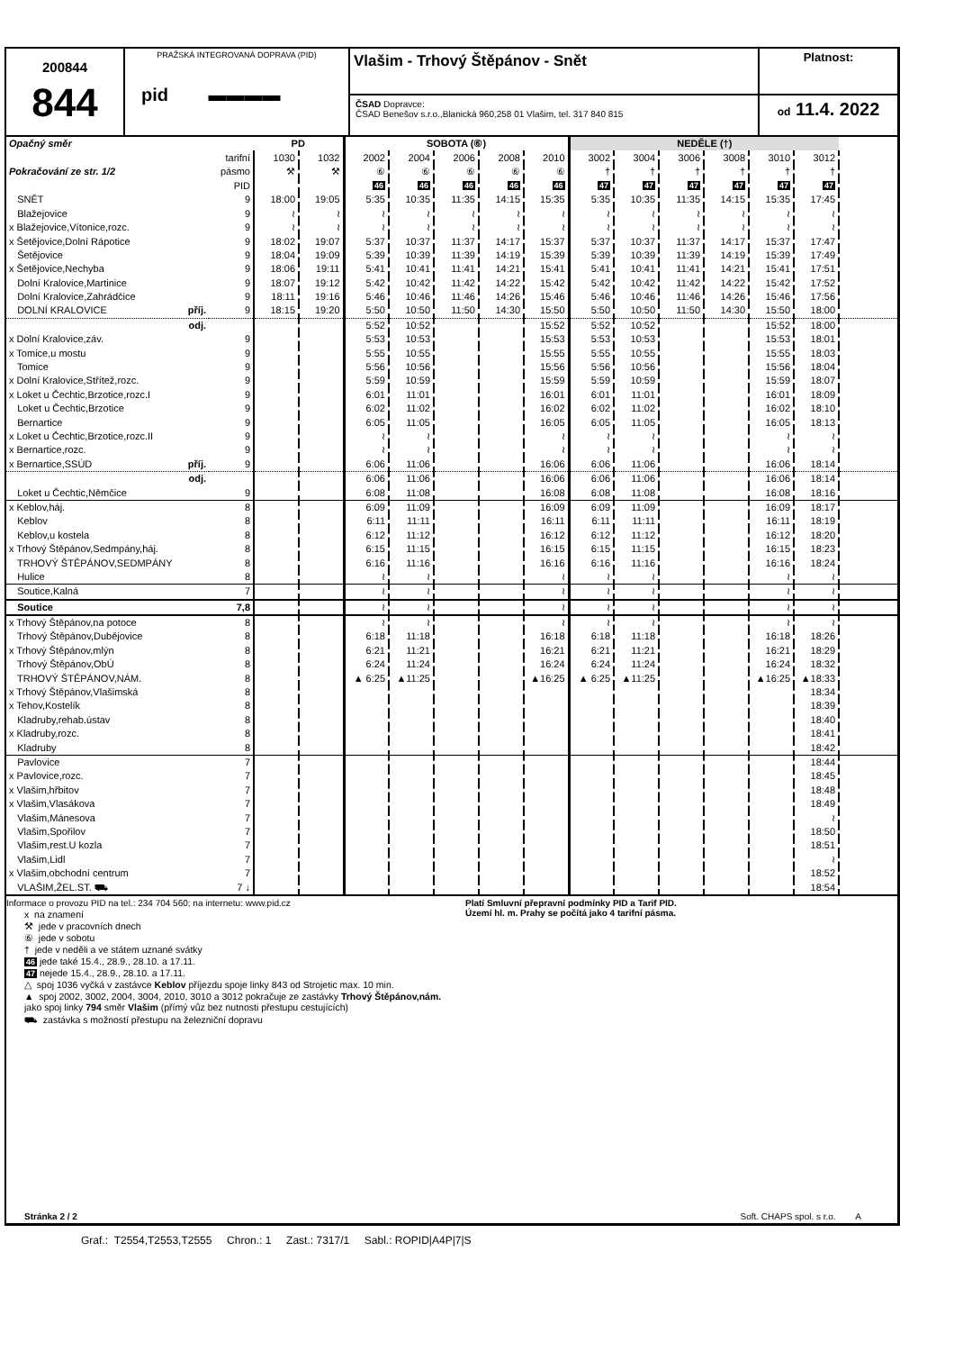200844
844
PRAŽSKÁ INTEGROVANÁ DOPRAVA (PID)
pid ▬▬▬▬
Vlašim - Trhový Štěpánov - Snět
ČSAD Dopravce:
ČSAD Benešov s.r.o.,Blanická 960,258 01 Vlašim, tel. 317 840 815
Platnost:
od 11.4. 2022
| Opačný směr | | PD | | SOBOTA (⑥) | | | | | NEDĚLE (†) | | | | | | |
| | tarifní | 1030 | 1032 | 2002 | 2004 | 2006 | 2008 | 2010 | 3002 | 3004 | 3006 | 3008 | 3010 | 3012 | |
| Pokračování ze str. 1/2 | pásmo | ⚒ | ⚒ | ⑥ | ⑥ | ⑥ | ⑥ | ⑥ | † | † | † | † | † | † | |
| | PID | | | 46 | 46 | 46 | 46 | 46 | 47 | 47 | 47 | 47 | 47 | 47 | |
| SNĚT | 9 | 18:00 | 19:05 | 5:35 | 10:35 | 11:35 | 14:15 | 15:35 | 5:35 | 10:35 | 11:35 | 14:15 | 15:35 | 17:45 | |
| Blažejovice | 9 | ≀ | ≀ | ≀ | ≀ | ≀ | ≀ | ≀ | ≀ | ≀ | ≀ | ≀ | ≀ | ≀ | |
| x Blažejovice,Vítonice,rozc. | 9 | ≀ | ≀ | ≀ | ≀ | ≀ | ≀ | ≀ | ≀ | ≀ | ≀ | ≀ | ≀ | ≀ | |
| x Šetějovice,Dolní Rápotice | 9 | 18:02 | 19:07 | 5:37 | 10:37 | 11:37 | 14:17 | 15:37 | 5:37 | 10:37 | 11:37 | 14:17 | 15:37 | 17:47 | |
| Šetějovice | 9 | 18:04 | 19:09 | 5:39 | 10:39 | 11:39 | 14:19 | 15:39 | 5:39 | 10:39 | 11:39 | 14:19 | 15:39 | 17:49 | |
| x Šetějovice,Nechyba | 9 | 18:06 | 19:11 | 5:41 | 10:41 | 11:41 | 14:21 | 15:41 | 5:41 | 10:41 | 11:41 | 14:21 | 15:41 | 17:51 | |
| Dolní Kralovice,Martinice | 9 | 18:07 | 19:12 | 5:42 | 10:42 | 11:42 | 14:22 | 15:42 | 5:42 | 10:42 | 11:42 | 14:22 | 15:42 | 17:52 | |
| Dolní Kralovice,Zahrádčice | 9 | 18:11 | 19:16 | 5:46 | 10:46 | 11:46 | 14:26 | 15:46 | 5:46 | 10:46 | 11:46 | 14:26 | 15:46 | 17:56 | |
| DOLNÍ KRALOVICE příj. | 9 | 18:15 | 19:20 | 5:50 | 10:50 | 11:50 | 14:30 | 15:50 | 5:50 | 10:50 | 11:50 | 14:30 | 15:50 | 18:00 | |
| odj. | | | | 5:52 | 10:52 | | | 15:52 | 5:52 | 10:52 | | | 15:52 | 18:00 | |
| x Dolní Kralovice,záv. | 9 | | | 5:53 | 10:53 | | | 15:53 | 5:53 | 10:53 | | | 15:53 | 18:01 | |
| x Tomice,u mostu | 9 | | | 5:55 | 10:55 | | | 15:55 | 5:55 | 10:55 | | | 15:55 | 18:03 | |
| Tomice | 9 | | | 5:56 | 10:56 | | | 15:56 | 5:56 | 10:56 | | | 15:56 | 18:04 | |
| x Dolní Kralovice,Střítež,rozc. | 9 | | | 5:59 | 10:59 | | | 15:59 | 5:59 | 10:59 | | | 15:59 | 18:07 | |
| x Loket u Čechtic,Brzotice,rozc.I | 9 | | | 6:01 | 11:01 | | | 16:01 | 6:01 | 11:01 | | | 16:01 | 18:09 | |
| Loket u Čechtic,Brzotice | 9 | | | 6:02 | 11:02 | | | 16:02 | 6:02 | 11:02 | | | 16:02 | 18:10 | |
| Bernartice | 9 | | | 6:05 | 11:05 | | | 16:05 | 6:05 | 11:05 | | | 16:05 | 18:13 | |
| x Loket u Čechtic,Brzotice,rozc.II | 9 | | | ≀ | ≀ | | | ≀ | ≀ | ≀ | | | ≀ | ≀ | |
| x Bernartice,rozc. | 9 | | | ≀ | ≀ | | | ≀ | ≀ | ≀ | | | ≀ | ≀ | |
| x Bernartice,SSÚD příj. | 9 | | | 6:06 | 11:06 | | | 16:06 | 6:06 | 11:06 | | | 16:06 | 18:14 | |
| odj. | | | | 6:06 | 11:06 | | | 16:06 | 6:06 | 11:06 | | | 16:06 | 18:14 | |
| Loket u Čechtic,Němčice | 9 | | | 6:08 | 11:08 | | | 16:08 | 6:08 | 11:08 | | | 16:08 | 18:16 | |
| x Keblov,háj. | 8 | | | 6:09 | 11:09 | | | 16:09 | 6:09 | 11:09 | | | 16:09 | 18:17 | |
| Keblov | 8 | | | 6:11 | 11:11 | | | 16:11 | 6:11 | 11:11 | | | 16:11 | 18:19 | |
| Keblov,u kostela | 8 | | | 6:12 | 11:12 | | | 16:12 | 6:12 | 11:12 | | | 16:12 | 18:20 | |
| x Trhový Štěpánov,Sedmpány,háj. | 8 | | | 6:15 | 11:15 | | | 16:15 | 6:15 | 11:15 | | | 16:15 | 18:23 | |
| TRHOVÝ ŠTĚPÁNOV,SEDMPÁNY | 8 | | | 6:16 | 11:16 | | | 16:16 | 6:16 | 11:16 | | | 16:16 | 18:24 | |
| Hulice | 8 | | | ≀ | ≀ | | | ≀ | ≀ | ≀ | | | ≀ | ≀ | |
| Soutice,Kalná | 7 | | | ≀ | ≀ | | | ≀ | ≀ | ≀ | | | ≀ | ≀ | |
| Soutice | 7,8 | | | ≀ | ≀ | | | ≀ | ≀ | ≀ | | | ≀ | ≀ | |
| x Trhový Štěpánov,na potoce | 8 | | | ≀ | ≀ | | | ≀ | ≀ | ≀ | | | ≀ | ≀ | |
| Trhový Štěpánov,Dubějovice | 8 | | | 6:18 | 11:18 | | | 16:18 | 6:18 | 11:18 | | | 16:18 | 18:26 | |
| x Trhový Štěpánov,mlýn | 8 | | | 6:21 | 11:21 | | | 16:21 | 6:21 | 11:21 | | | 16:21 | 18:29 | |
| Trhový Štěpánov,ObÚ | 8 | | | 6:24 | 11:24 | | | 16:24 | 6:24 | 11:24 | | | 16:24 | 18:32 | |
| TRHOVÝ ŠTĚPÁNOV,NÁM. | 8 | | | ▲ 6:25 | ▲11:25 | | | ▲16:25 | ▲ 6:25 | ▲11:25 | | | ▲16:25 | ▲18:33 | |
| x Trhový Štěpánov,Vlašimská | 8 | | | | | | | | | | | | | 18:34 | |
| x Tehov,Kostelík | 8 | | | | | | | | | | | | | 18:39 | |
| Kladruby,rehab.ústav | 8 | | | | | | | | | | | | | 18:40 | |
| x Kladruby,rozc. | 8 | | | | | | | | | | | | | 18:41 | |
| Kladruby | 8 | | | | | | | | | | | | | 18:42 | |
| Pavlovice | 7 | | | | | | | | | | | | | 18:44 | |
| x Pavlovice,rozc. | 7 | | | | | | | | | | | | | 18:45 | |
| x Vlašim,hřbitov | 7 | | | | | | | | | | | | | 18:48 | |
| x Vlašim,Vlasákova | 7 | | | | | | | | | | | | | 18:49 | |
| Vlašim,Mánesova | 7 | | | | | | | | | | | | | ≀ | |
| Vlašim,Spořilov | 7 | | | | | | | | | | | | | 18:50 | |
| Vlašim,rest.U kozla | 7 | | | | | | | | | | | | | 18:51 | |
| Vlašim,Lidl | 7 | | | | | | | | | | | | | ≀ | |
| x Vlašim,obchodní centrum | 7 | | | | | | | | | | | | | 18:52 | |
| VLAŠIM,ŽEL.ST. ⛟ | 7 ↓ | | | | | | | | | | | | | 18:54 | |
Informace o provozu PID na tel.: 234 704 560; na internetu: www.pid.cz
x na znamení
⚒ jede v pracovních dnech
⑥ jede v sobotu
† jede v neděli a ve státem uznané svátky
46 jede také 15.4., 28.9., 28.10. a 17.11.
47 nejede 15.4., 28.9., 28.10. a 17.11.
△ spoj 1036 vyčká v zastávce Keblov příjezdu spoje linky 843 od Strojetic max. 10 min.
▲ spoj 2002, 3002, 2004, 3004, 2010, 3010 a 3012 pokračuje ze zastávky Trhový Štěpánov,nám. jako spoj linky 794 směr Vlašim (přímý vůz bez nutnosti přestupu cestujících)
⛟ zastávka s možností přestupu na železniční dopravu
Platí Smluvní přepravní podmínky PID a Tarif PID.
Území hl. m. Prahy se počítá jako 4 tarifní pásma.
Stránka 2 / 2 Soft. CHAPS spol. s r.o. A
Graf.: T2554,T2553,T2555 Chron.: 1 Zast.: 7317/1 Sabl.: ROPID|A4P|7|S